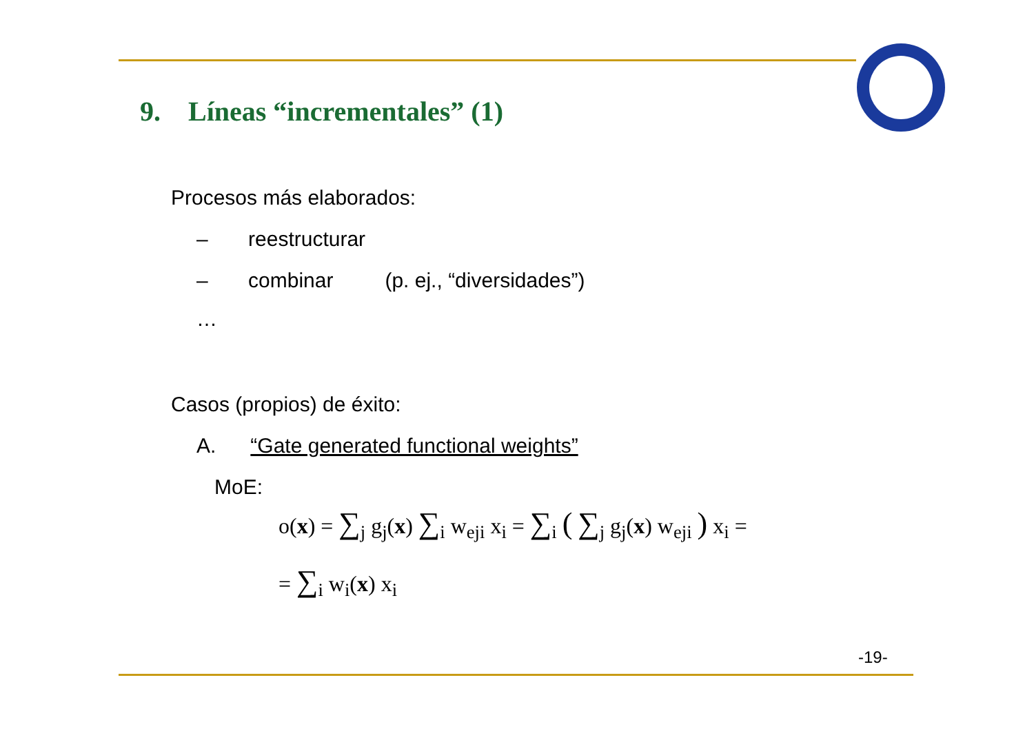9. Líneas “incrementales” (1)
Procesos más elaborados:
– reestructurar
– combinar (p. ej., “diversidades”)
…
Casos (propios) de éxito:
A. “Gate generated functional weights”
MoE:
o(x) = ∑<sub>j</sub> g<sub>j</sub>(x) ∑<sub>i</sub> w<sub>eji</sub> x<sub>i</sub> = ∑<sub>i</sub> ( ∑<sub>j</sub> g<sub>j</sub>(x) w<sub>eji</sub> ) x<sub>i</sub> =
= ∑<sub>i</sub> w<sub>i</sub>(x) x<sub>i</sub>
-19-